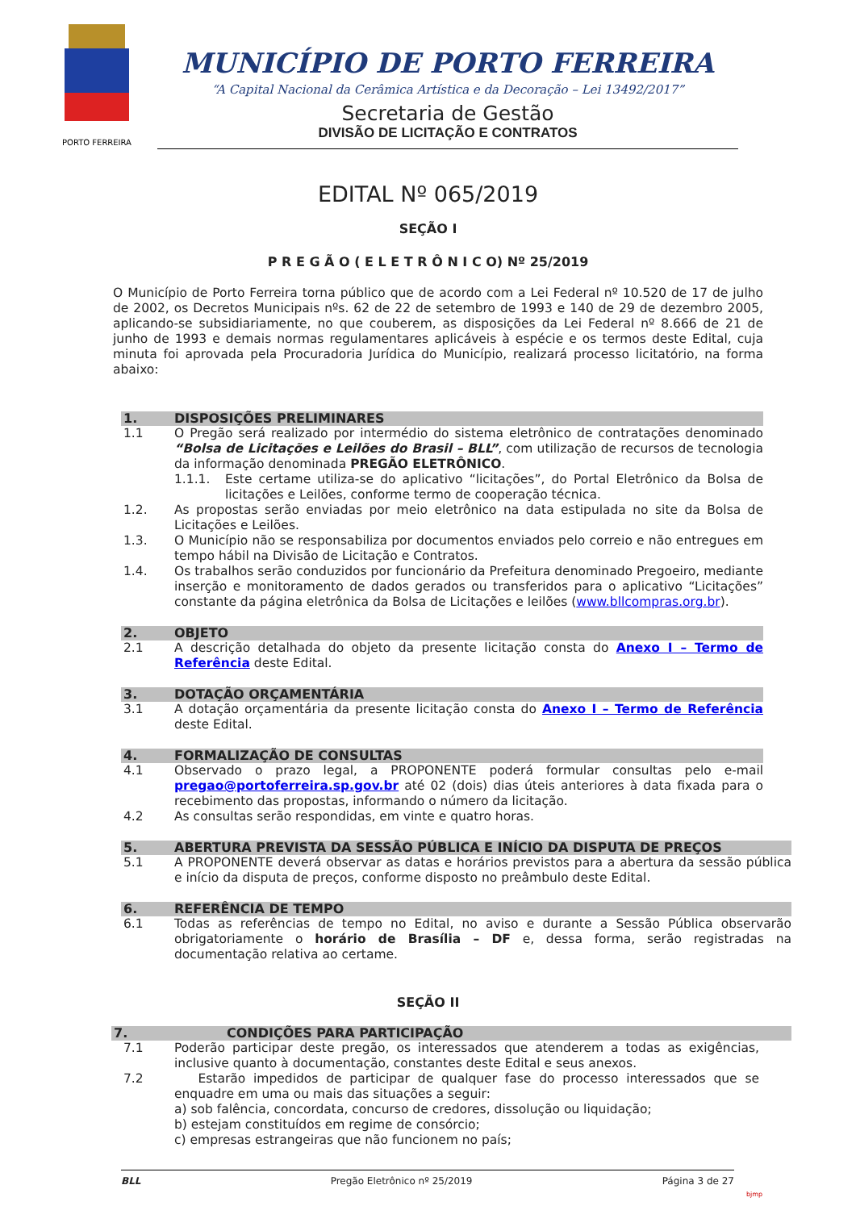PORTO FERREIRA
MUNICÍPIO DE PORTO FERREIRA
“A Capital Nacional da Cerâmica Artística e da Decoração – Lei 13492/2017”
Secretaria de Gestão
DIVISÃO DE LICITAÇÃO E CONTRATOS
EDITAL Nº 065/2019
SEÇÃO I
P R E G Ã O ( E L E T R Ô N I C O) Nº 25/2019
O Município de Porto Ferreira torna público que de acordo com a Lei Federal nº 10.520 de 17 de julho de 2002, os Decretos Municipais nºs. 62 de 22 de setembro de 1993 e 140 de 29 de dezembro 2005, aplicando-se subsidiariamente, no que couberem, as disposições da Lei Federal nº 8.666 de 21 de junho de 1993 e demais normas regulamentares aplicáveis à espécie e os termos deste Edital, cuja minuta foi aprovada pela Procuradoria Jurídica do Município, realizará processo licitatório, na forma abaixo:
1. DISPOSIÇÕES PRELIMINARES
1.1 O Pregão será realizado por intermédio do sistema eletrônico de contratações denominado “Bolsa de Licitações e Leilões do Brasil – BLL”, com utilização de recursos de tecnologia da informação denominada PREGÃO ELETRÔNICO.
1.1.1. Este certame utiliza-se do aplicativo “licitações”, do Portal Eletrônico da Bolsa de licitações e Leilões, conforme termo de cooperação técnica.
1.2. As propostas serão enviadas por meio eletrônico na data estipulada no site da Bolsa de Licitações e Leilões.
1.3. O Município não se responsabiliza por documentos enviados pelo correio e não entregues em tempo hábil na Divisão de Licitação e Contratos.
1.4. Os trabalhos serão conduzidos por funcionário da Prefeitura denominado Pregoeiro, mediante inserção e monitoramento de dados gerados ou transferidos para o aplicativo “Licitações” constante da página eletrônica da Bolsa de Licitações e leilões (www.bllcompras.org.br).
2. OBJETO
2.1 A descrição detalhada do objeto da presente licitação consta do Anexo I – Termo de Referência deste Edital.
3. DOTAÇÃO ORÇAMENTÁRIA
3.1 A dotação orçamentária da presente licitação consta do Anexo I – Termo de Referência deste Edital.
4. FORMALIZAÇÃO DE CONSULTAS
4.1 Observado o prazo legal, a PROPONENTE poderá formular consultas pelo e-mail pregao@portoferreira.sp.gov.br até 02 (dois) dias úteis anteriores à data fixada para o recebimento das propostas, informando o número da licitação.
4.2 As consultas serão respondidas, em vinte e quatro horas.
5. ABERTURA PREVISTA DA SESSÃO PÚBLICA E INÍCIO DA DISPUTA DE PREÇOS
5.1 A PROPONENTE deverá observar as datas e horários previstos para a abertura da sessão pública e início da disputa de preços, conforme disposto no preâmbulo deste Edital.
6. REFERÊNCIA DE TEMPO
6.1 Todas as referências de tempo no Edital, no aviso e durante a Sessão Pública observarão obrigatoriamente o horário de Brasília – DF e, dessa forma, serão registradas na documentação relativa ao certame.
SEÇÃO II
7. CONDIÇÕES PARA PARTICIPAÇÃO
7.1 Poderão participar deste pregão, os interessados que atenderem a todas as exigências, inclusive quanto à documentação, constantes deste Edital e seus anexos.
7.2 Estarão impedidos de participar de qualquer fase do processo interessados que se enquadre em uma ou mais das situações a seguir:
a) sob falência, concordata, concurso de credores, dissolução ou liquidação;
b) estejam constituídos em regime de consórcio;
c) empresas estrangeiras que não funcionem no país;
BLL Pregão Eletrônico nº 25/2019 Página 3 de 27
bjmp